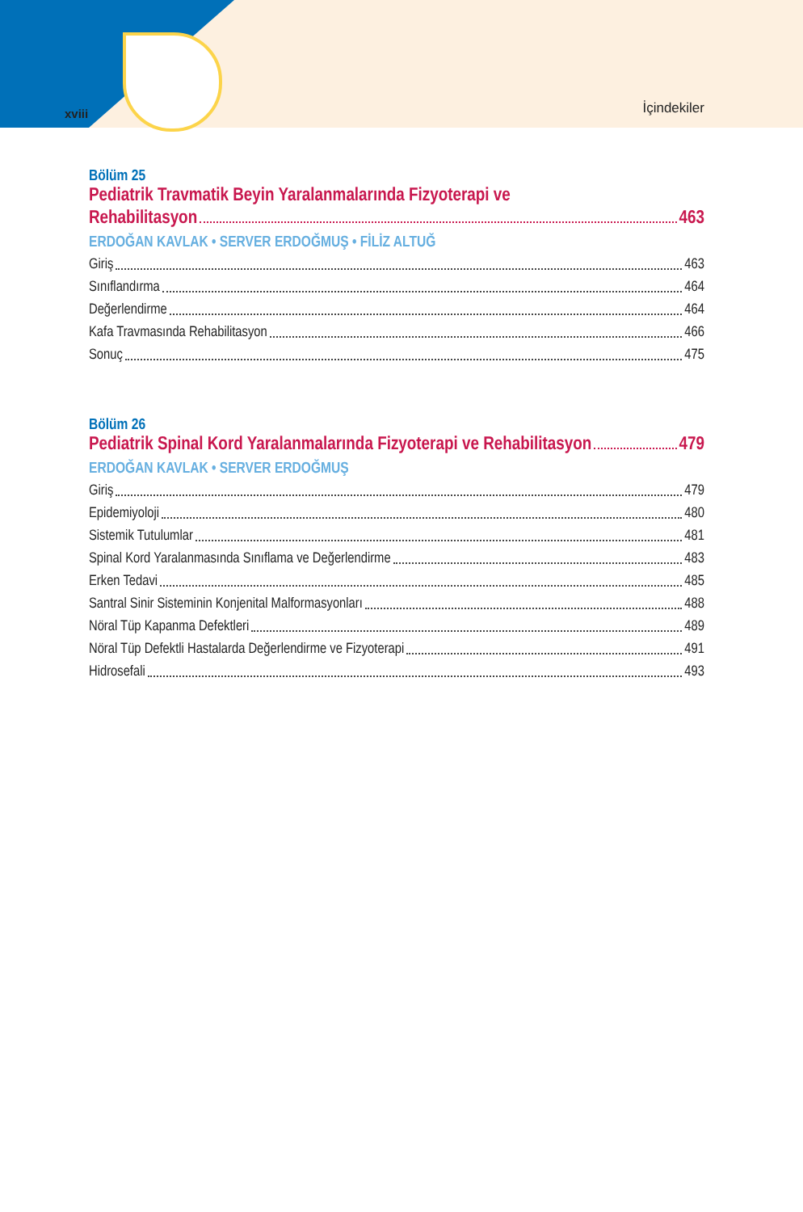xviii İçindekiler
Bölüm 25
Pediatrik Travmatik Beyin Yaralanmalarında Fizyoterapi ve
Rehabilitasyon 463
ERDOĞAN KAVLAK • SERVER ERDOĞMUŞ • FİLİZ ALTUĞ
Giriş 463
Sınıflandırma 464
Değerlendirme 464
Kafa Travmasında Rehabilitasyon 466
Sonuç 475
Bölüm 26
Pediatrik Spinal Kord Yaralanmalarında Fizyoterapi ve Rehabilitasyon 479
ERDOĞAN KAVLAK • SERVER ERDOĞMUŞ
Giriş 479
Epidemiyoloji 480
Sistemik Tutulumlar 481
Spinal Kord Yaralanmasında Sınıflama ve Değerlendirme 483
Erken Tedavi 485
Santral Sinir Sisteminin Konjenital Malformasyonları 488
Nöral Tüp Kapanma Defektleri 489
Nöral Tüp Defektli Hastalarda Değerlendirme ve Fizyoterapi 491
Hidrosefali 493